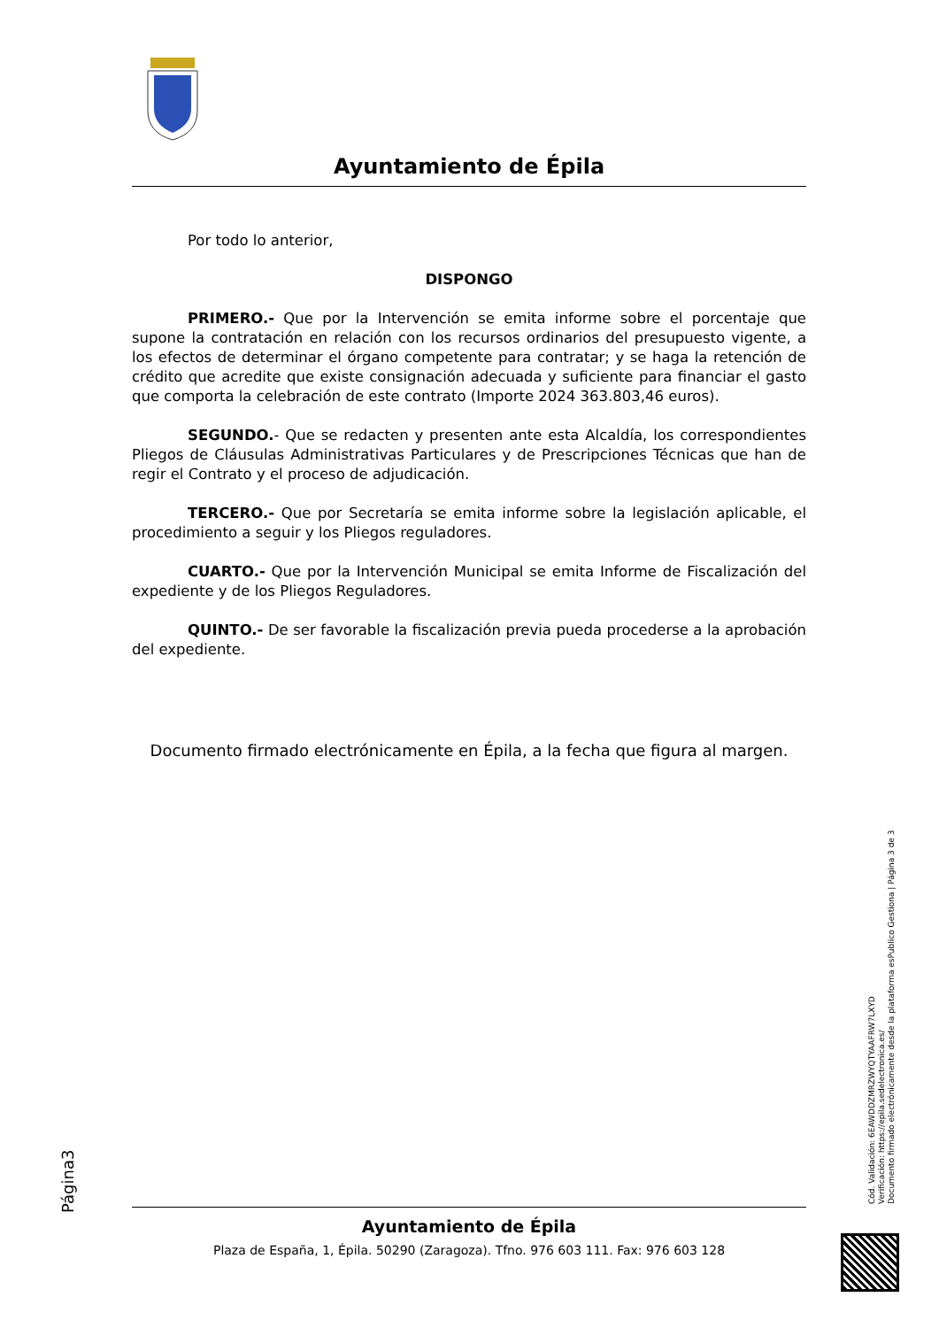Ayuntamiento de Épila
Por todo lo anterior,
DISPONGO
PRIMERO.- Que por la Intervención se emita informe sobre el porcentaje que supone la contratación en relación con los recursos ordinarios del presupuesto vigente, a los efectos de determinar el órgano competente para contratar; y se haga la retención de crédito que acredite que existe consignación adecuada y suficiente para financiar el gasto que comporta la celebración de este contrato (Importe 2024 363.803,46 euros).
SEGUNDO.- Que se redacten y presenten ante esta Alcaldía, los correspondientes Pliegos de Cláusulas Administrativas Particulares y de Prescripciones Técnicas que han de regir el Contrato y el proceso de adjudicación.
TERCERO.- Que por Secretaría se emita informe sobre la legislación aplicable, el procedimiento a seguir y los Pliegos reguladores.
CUARTO.- Que por la Intervención Municipal se emita Informe de Fiscalización del expediente y de los Pliegos Reguladores.
QUINTO.- De ser favorable la fiscalización previa pueda procederse a la aprobación del expediente.
Documento firmado electrónicamente en Épila, a la fecha que figura al margen.
Página3
Cód. Validación: 6EAWDDZMRZWYQTYAAFRW7LXYD
Verificación: https://epila.sedelectronica.es/
Documento firmado electrónicamente desde la plataforma esPublico Gestiona | Página 3 de 3
Ayuntamiento de Épila
Plaza de España, 1, Épila. 50290 (Zaragoza). Tfno. 976 603 111. Fax: 976 603 128